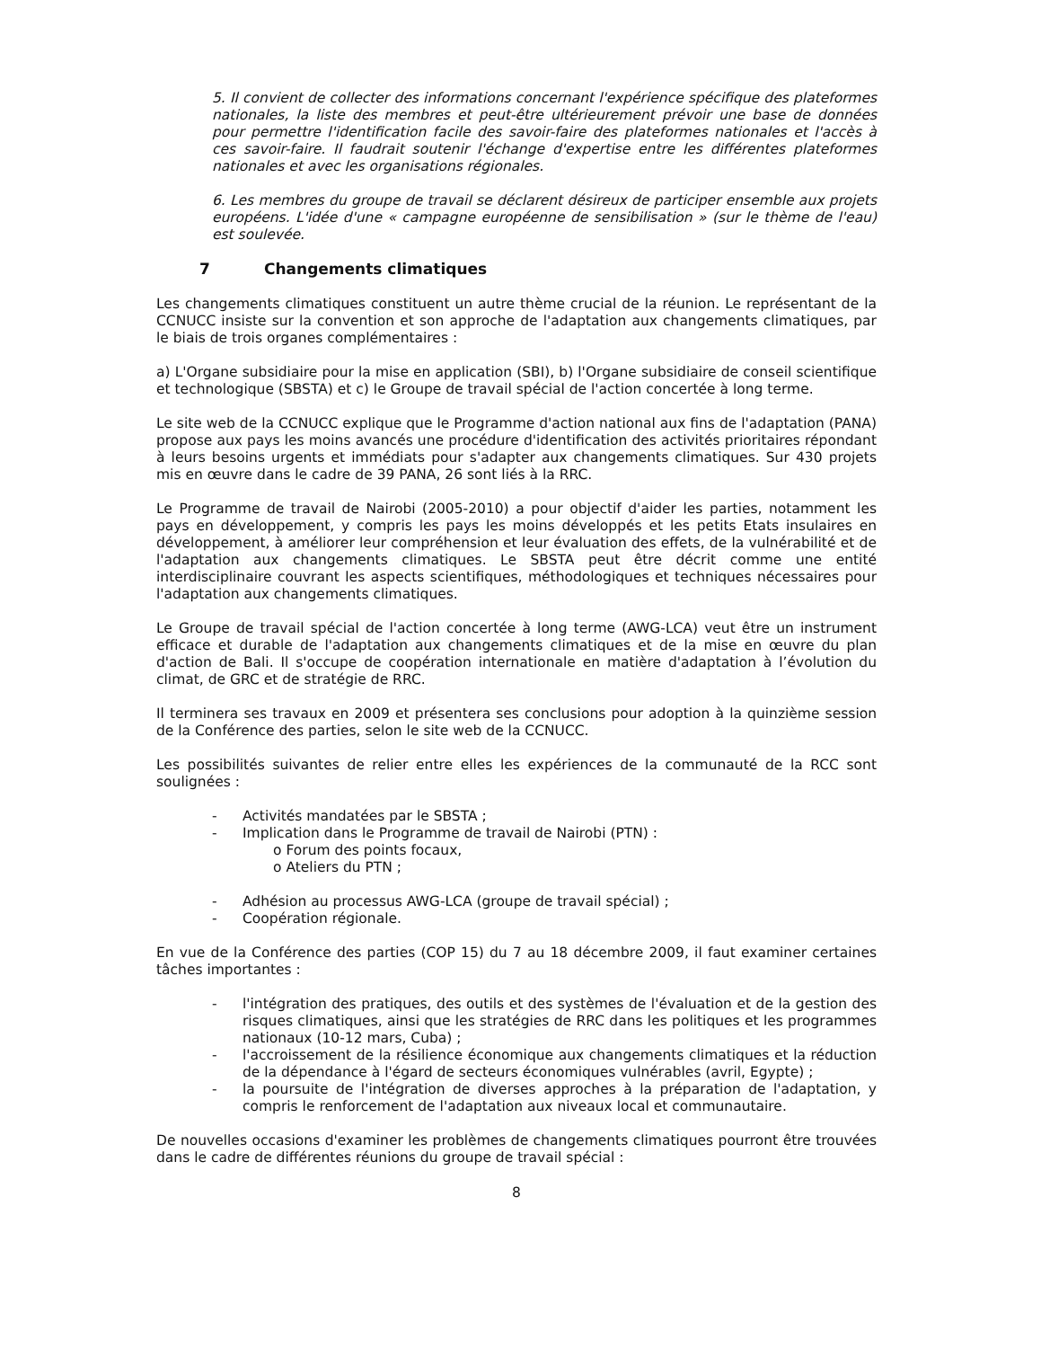5. Il convient de collecter des informations concernant l'expérience spécifique des plateformes nationales, la liste des membres et peut-être ultérieurement prévoir une base de données pour permettre l'identification facile des savoir-faire des plateformes nationales et l'accès à ces savoir-faire. Il faudrait soutenir l'échange d'expertise entre les différentes plateformes nationales et avec les organisations régionales.
6. Les membres du groupe de travail se déclarent désireux de participer ensemble aux projets européens. L'idée d'une « campagne européenne de sensibilisation » (sur le thème de l'eau) est soulevée.
7 Changements climatiques
Les changements climatiques constituent un autre thème crucial de la réunion. Le représentant de la CCNUCC insiste sur la convention et son approche de l'adaptation aux changements climatiques, par le biais de trois organes complémentaires :
a) L'Organe subsidiaire pour la mise en application (SBI), b) l'Organe subsidiaire de conseil scientifique et technologique (SBSTA) et c) le Groupe de travail spécial de l'action concertée à long terme.
Le site web de la CCNUCC explique que le Programme d'action national aux fins de l'adaptation (PANA) propose aux pays les moins avancés une procédure d'identification des activités prioritaires répondant à leurs besoins urgents et immédiats pour s'adapter aux changements climatiques. Sur 430 projets mis en œuvre dans le cadre de 39 PANA, 26 sont liés à la RRC.
Le Programme de travail de Nairobi (2005-2010) a pour objectif d'aider les parties, notamment les pays en développement, y compris les pays les moins développés et les petits Etats insulaires en développement, à améliorer leur compréhension et leur évaluation des effets, de la vulnérabilité et de l'adaptation aux changements climatiques. Le SBSTA peut être décrit comme une entité interdisciplinaire couvrant les aspects scientifiques, méthodologiques et techniques nécessaires pour l'adaptation aux changements climatiques.
Le Groupe de travail spécial de l'action concertée à long terme (AWG-LCA) veut être un instrument efficace et durable de l'adaptation aux changements climatiques et de la mise en œuvre du plan d'action de Bali. Il s'occupe de coopération internationale en matière d'adaptation à l’évolution du climat, de GRC et de stratégie de RRC.
Il terminera ses travaux en 2009 et présentera ses conclusions pour adoption à la quinzième session de la Conférence des parties, selon le site web de la CCNUCC.
Les possibilités suivantes de relier entre elles les expériences de la communauté de la RCC sont soulignées :
- Activités mandatées par le SBSTA ;
- Implication dans le Programme de travail de Nairobi (PTN) :
o Forum des points focaux,
o Ateliers du PTN ;
- Adhésion au processus AWG-LCA (groupe de travail spécial) ;
- Coopération régionale.
En vue de la Conférence des parties (COP 15) du 7 au 18 décembre 2009, il faut examiner certaines tâches importantes :
- l'intégration des pratiques, des outils et des systèmes de l'évaluation et de la gestion des risques climatiques, ainsi que les stratégies de RRC dans les politiques et les programmes nationaux (10-12 mars, Cuba) ;
- l'accroissement de la résilience économique aux changements climatiques et la réduction de la dépendance à l'égard de secteurs économiques vulnérables (avril, Egypte) ;
- la poursuite de l'intégration de diverses approches à la préparation de l'adaptation, y compris le renforcement de l'adaptation aux niveaux local et communautaire.
De nouvelles occasions d'examiner les problèmes de changements climatiques pourront être trouvées dans le cadre de différentes réunions du groupe de travail spécial :
8